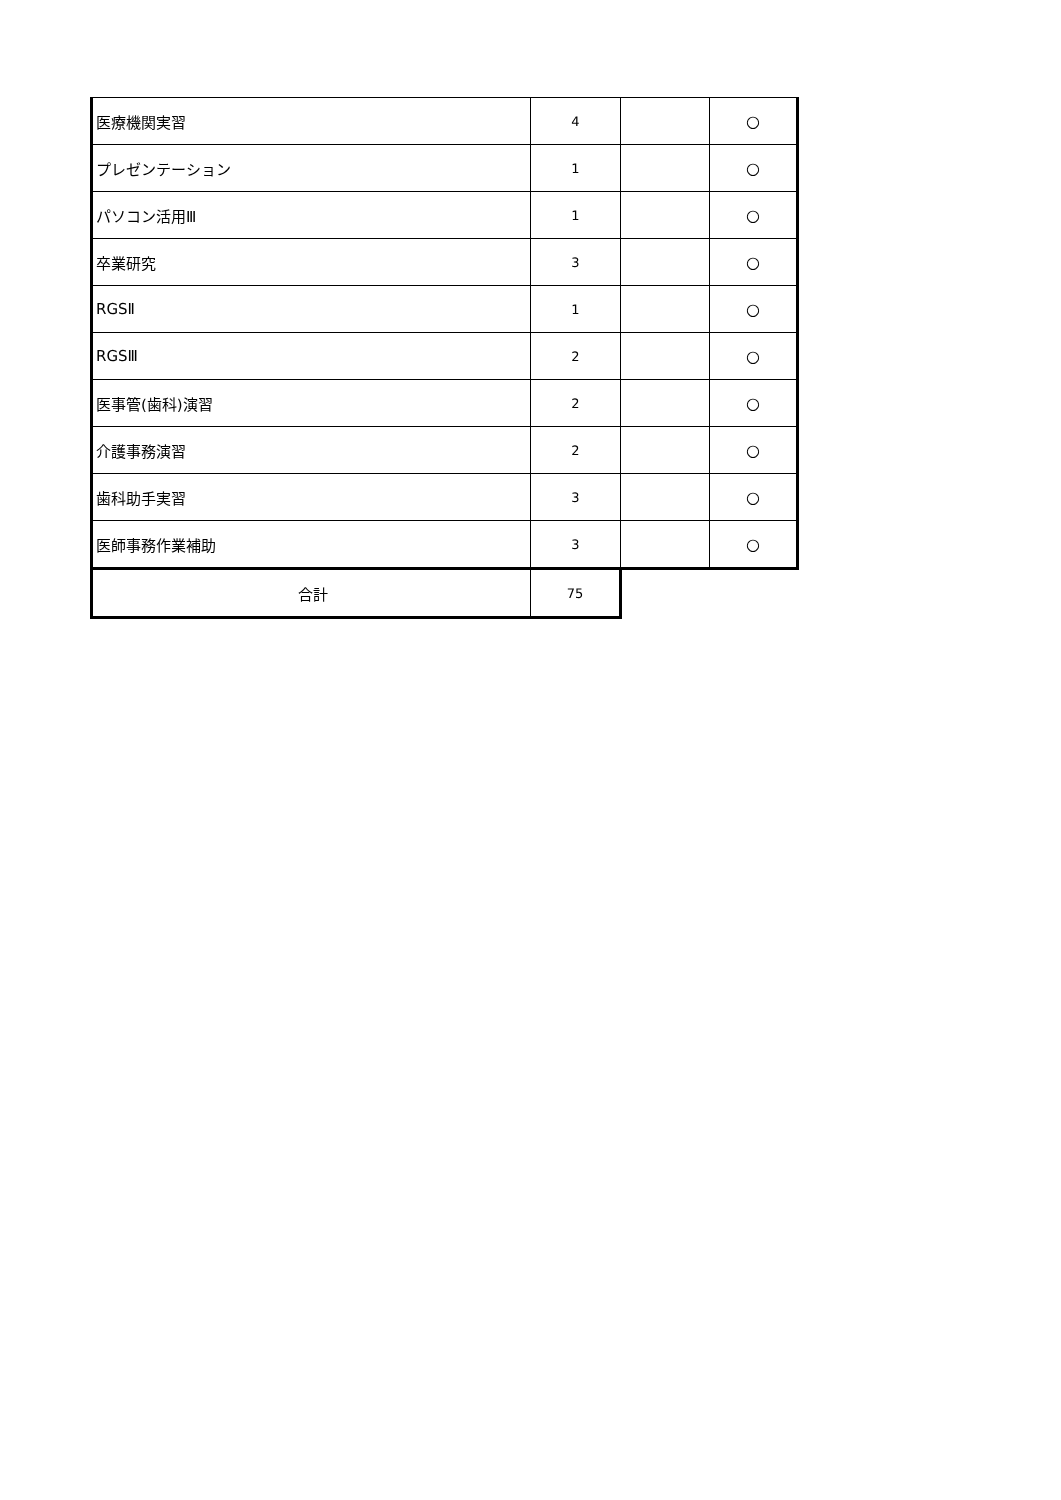| 医療機関実習 | 4 | | ○ |
| プレゼンテーション | 1 | | ○ |
| パソコン活用Ⅲ | 1 | | ○ |
| 卒業研究 | 3 | | ○ |
| RGSⅡ | 1 | | ○ |
| RGSⅢ | 2 | | ○ |
| 医事管(歯科)演習 | 2 | | ○ |
| 介護事務演習 | 2 | | ○ |
| 歯科助手実習 | 3 | | ○ |
| 医師事務作業補助 | 3 | | ○ |
| 合計 | 75 | | |